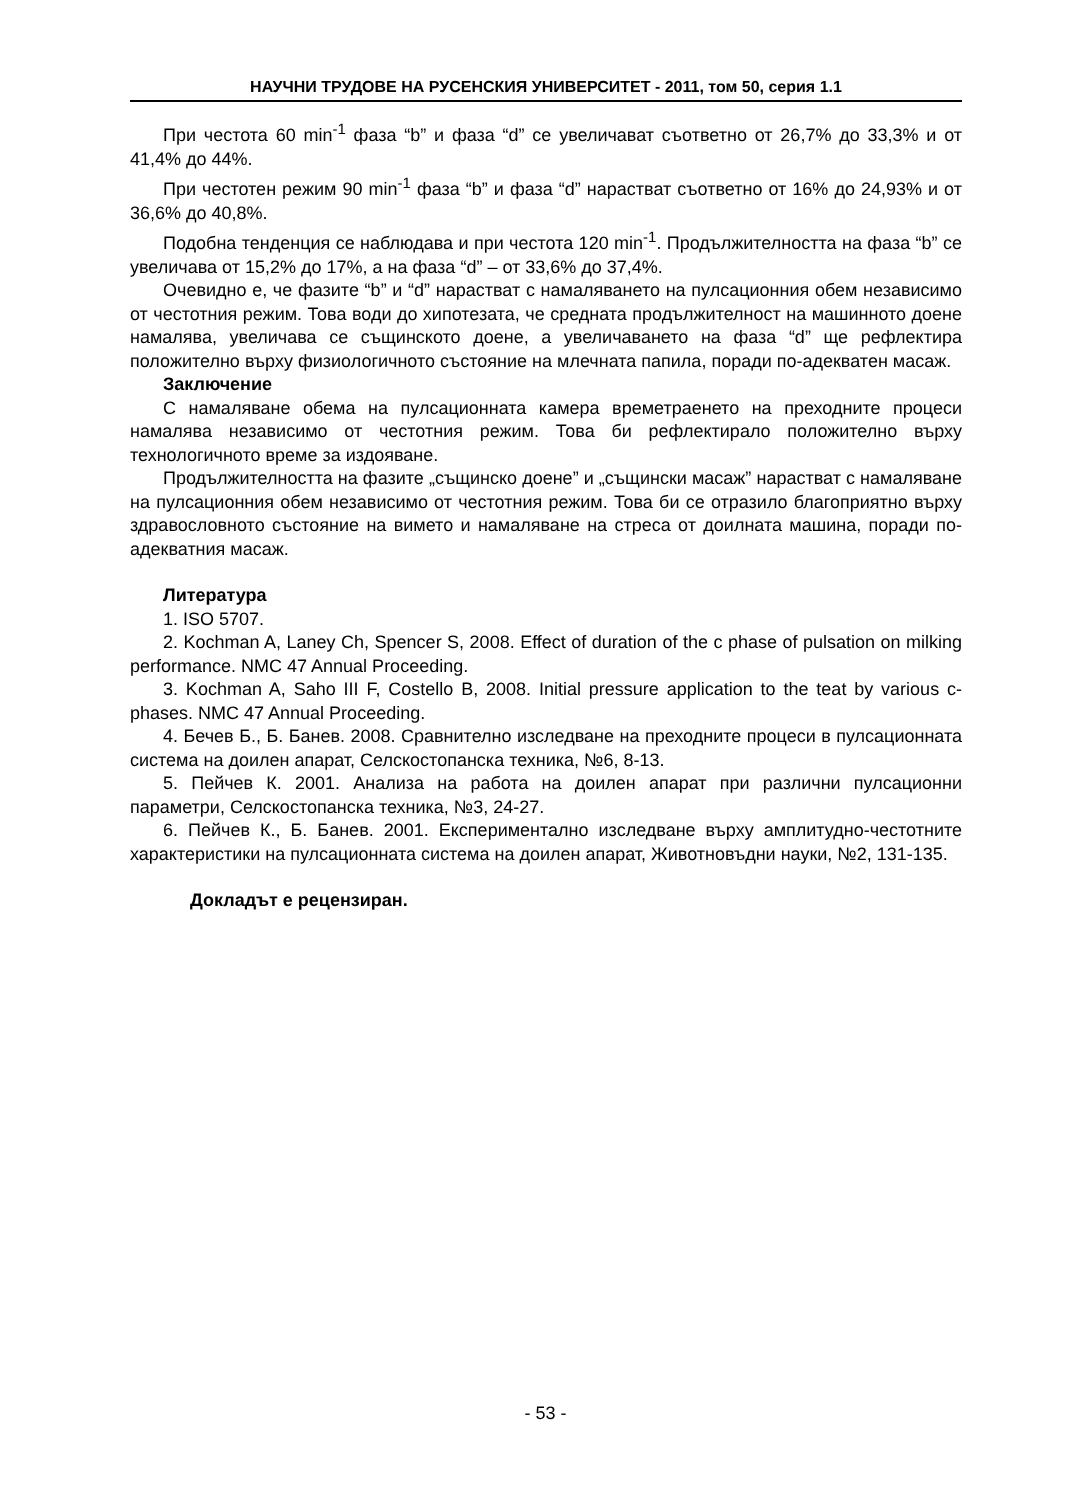НАУЧНИ ТРУДОВЕ НА РУСЕНСКИЯ УНИВЕРСИТЕТ - 2011, том 50, серия 1.1
При честота 60 min<sup>-1</sup> фаза “b” и фаза “d” се увеличават съответно от 26,7% до 33,3% и от 41,4% до 44%.
При честотен режим 90 min<sup>-1</sup> фаза “b” и фаза “d” нарастват съответно от 16% до 24,93% и от 36,6% до 40,8%.
Подобна тенденция се наблюдава и при честота 120 min<sup>-1</sup>. Продължителността на фаза “b” се увеличава от 15,2% до 17%, а на фаза “d” – от 33,6% до 37,4%.
Очевидно е, че фазите “b” и “d” нарастват с намаляването на пулсационния обем независимо от честотния режим. Това води до хипотезата, че средната продължителност на машинното доене намалява, увеличава се същинското доене, а увеличаването на фаза “d” ще рефлектира положително върху физиологичното състояние на млечната папила, поради по-адекватен масаж.
Заключение
С намаляване обема на пулсационната камера времетраенето на преходните процеси намалява независимо от честотния режим. Това би рефлектирало положително върху технологичното време за издояване.
Продължителността на фазите „същинско доене” и „същински масаж” нарастват с намаляване на пулсационния обем независимо от честотния режим. Това би се отразило благоприятно върху здравословното състояние на вимето и намаляване на стреса от доилната машина, поради по-адекватния масаж.
Литература
1. ISO 5707.
2. Kochman A, Laney Ch, Spencer S, 2008. Effect of duration of the c phase of pulsation on milking performance. NMC 47 Annual Proceeding.
3. Kochman A, Saho III F, Costello B, 2008. Initial pressure application to the teat by various c-phases. NMC 47 Annual Proceeding.
4. Бечев Б., Б. Банев. 2008. Сравнително изследване на преходните процеси в пулсационната система на доилен апарат, Селскостопанска техника, №6, 8-13.
5. Пейчев К. 2001. Анализа на работа на доилен апарат при различни пулсационни параметри, Селскостопанска техника, №3, 24-27.
6. Пейчев К., Б. Банев. 2001. Експериментално изследване върху амплитудно-честотните характеристики на пулсационната система на доилен апарат, Животновъдни науки, №2, 131-135.
Докладът е рецензиран.
- 53 -